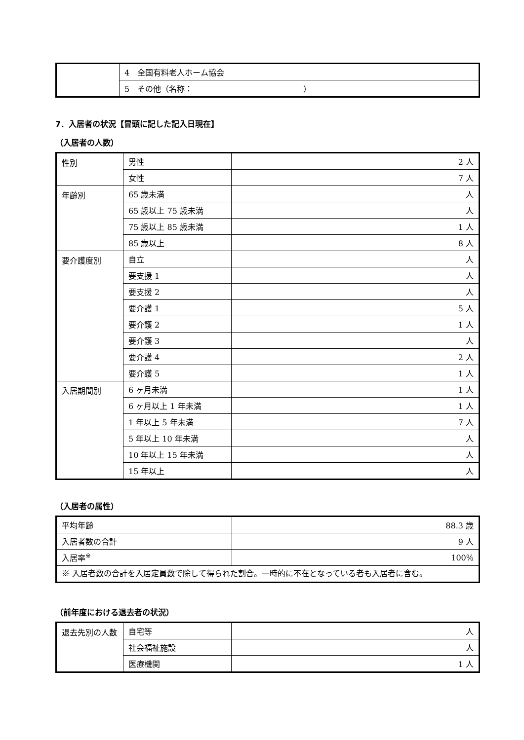| | 4 全国有料老人ホーム協会 |
| | 5 その他（名称： ） |
7．入居者の状況【冒頭に記した記入日現在】
（入居者の人数）
| 性別 | 男性 | 2 人 |
| | 女性 | 7 人 |
| 年齢別 | 65 歳未満 | 人 |
| | 65 歳以上 75 歳未満 | 人 |
| | 75 歳以上 85 歳未満 | 1 人 |
| | 85 歳以上 | 8 人 |
| 要介護度別 | 自立 | 人 |
| | 要支援 1 | 人 |
| | 要支援 2 | 人 |
| | 要介護 1 | 5 人 |
| | 要介護 2 | 1 人 |
| | 要介護 3 | 人 |
| | 要介護 4 | 2 人 |
| | 要介護 5 | 1 人 |
| 入居期間別 | 6 ヶ月未満 | 1 人 |
| | 6 ヶ月以上 1 年未満 | 1 人 |
| | 1 年以上 5 年未満 | 7 人 |
| | 5 年以上 10 年未満 | 人 |
| | 10 年以上 15 年未満 | 人 |
| | 15 年以上 | 人 |
（入居者の属性）
| 平均年齢 | 88.3 歳 |
| 入居者数の合計 | 9 人 |
| 入居率<sup>※</sup> | 100% |
| ※ 入居者数の合計を入居定員数で除して得られた割合。一時的に不在となっている者も入居者に含む。 | |
（前年度における退去者の状況）
| 退去先別の人数 | 自宅等 | 人 |
| | 社会福祉施設 | 人 |
| | 医療機関 | 1 人 |